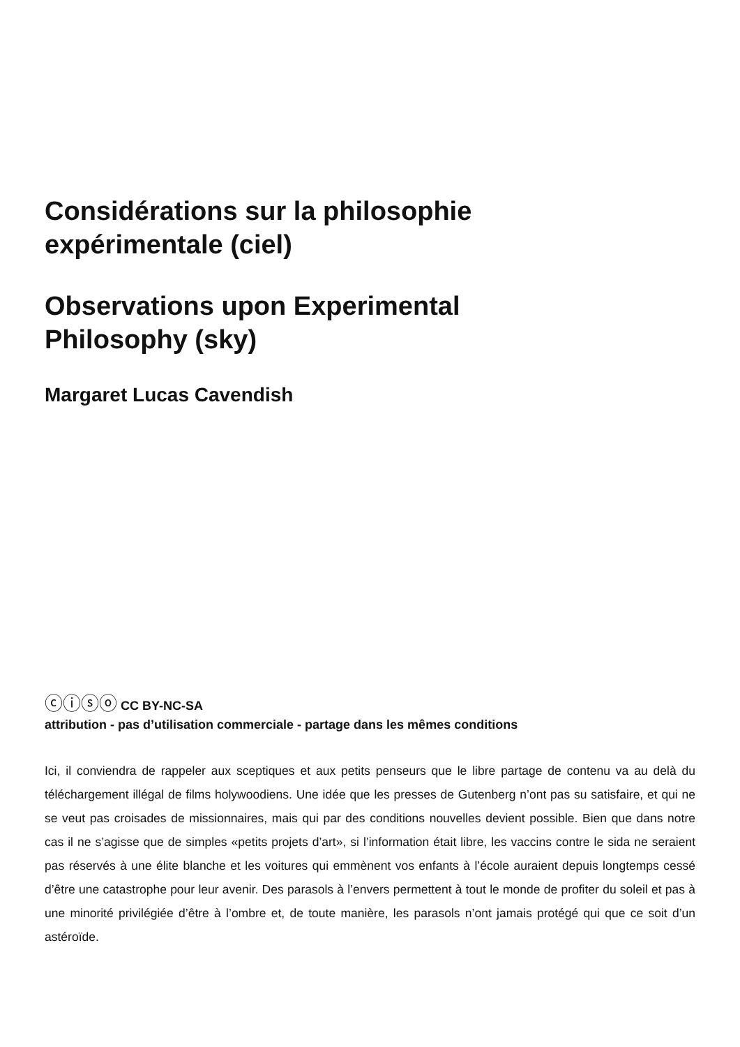Considérations sur la philosophie
expérimentale (ciel)
Observations upon Experimental
Philosophy (sky)
Margaret Lucas Cavendish
ⓒⓘⓢⓞ CC BY-NC-SA
attribution - pas d’utilisation commerciale - partage dans les mêmes conditions
Ici, il conviendra de rappeler aux sceptiques et aux petits penseurs que le libre partage de contenu va au delà du téléchargement illégal de films holywoodiens. Une idée que les presses de Gutenberg n’ont pas su satisfaire, et qui ne se veut pas croisades de missionnaires, mais qui par des conditions nouvelles devient possible. Bien que dans notre cas il ne s’agisse que de simples «petits projets d’art», si l’information était libre, les vaccins contre le sida ne seraient pas réservés à une élite blanche et les voitures qui emmènent vos enfants à l’école auraient depuis longtemps cessé d’être une catastrophe pour leur avenir. Des parasols à l’envers permettent à tout le monde de profiter du soleil et pas à une minorité privilégiée d’être à l’ombre et, de toute manière, les parasols n’ont jamais protégé qui que ce soit d’un astéroïde.